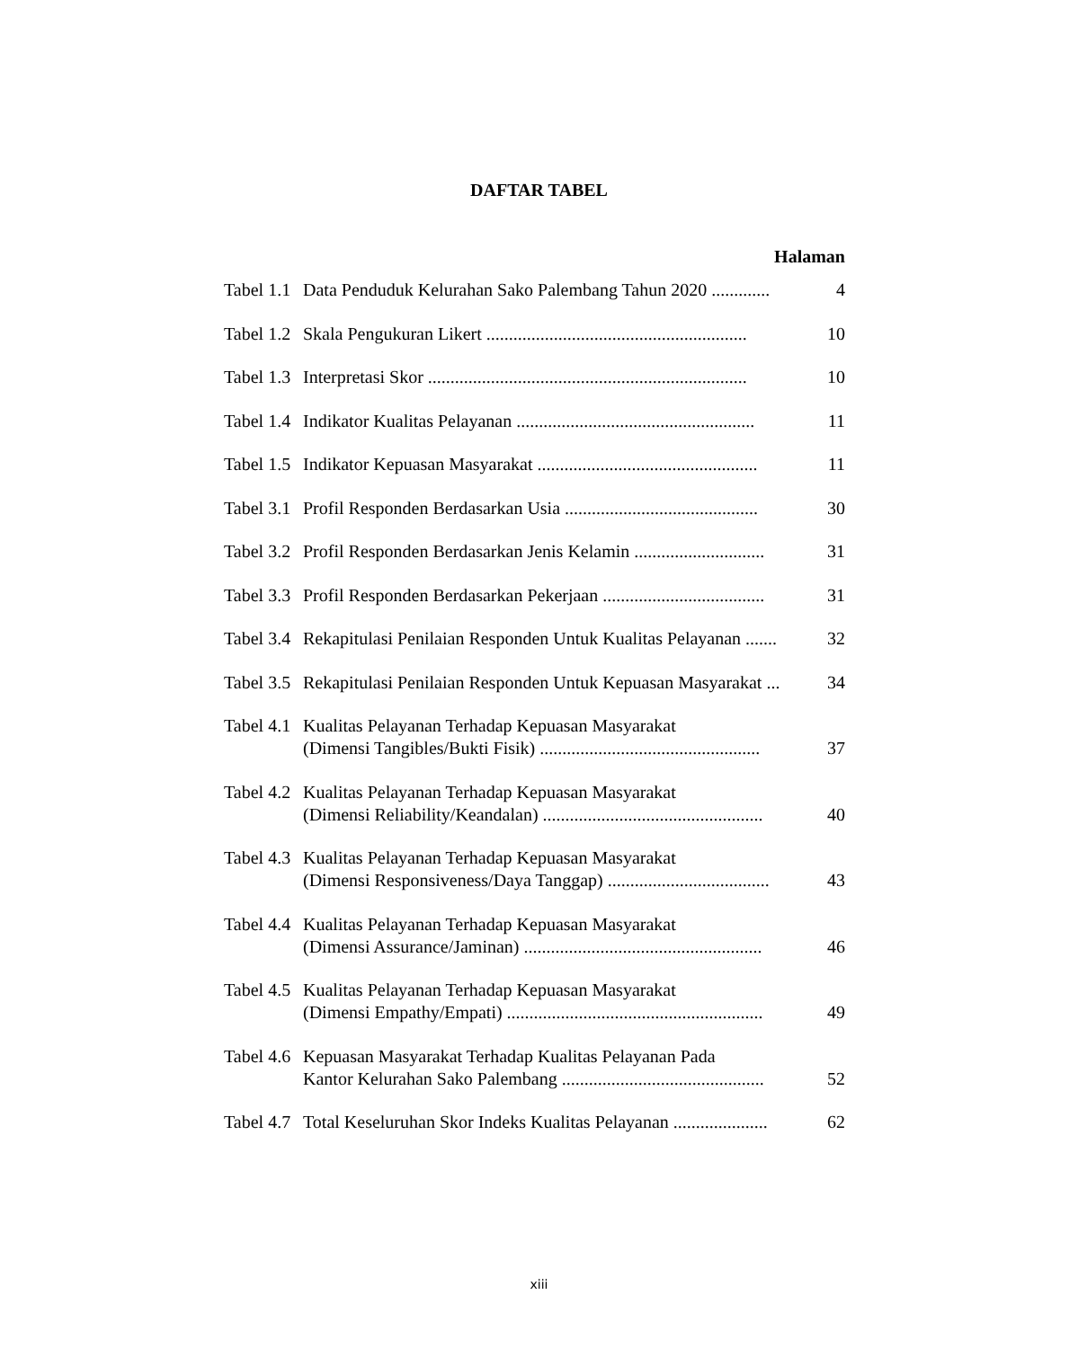DAFTAR TABEL
Halaman
Tabel 1.1 Data Penduduk Kelurahan Sako Palembang Tahun 2020 ............. 4
Tabel 1.2 Skala Pengukuran Likert .......................................................... 10
Tabel 1.3 Interpretasi Skor ....................................................................... 10
Tabel 1.4 Indikator Kualitas Pelayanan ..................................................... 11
Tabel 1.5 Indikator Kepuasan Masyarakat ................................................. 11
Tabel 3.1 Profil Responden Berdasarkan Usia ........................................... 30
Tabel 3.2 Profil Responden Berdasarkan Jenis Kelamin ............................. 31
Tabel 3.3 Profil Responden Berdasarkan Pekerjaan .................................... 31
Tabel 3.4 Rekapitulasi Penilaian Responden Untuk Kualitas Pelayanan ....... 32
Tabel 3.5 Rekapitulasi Penilaian Responden Untuk Kepuasan Masyarakat ... 34
Tabel 4.1 Kualitas Pelayanan Terhadap Kepuasan Masyarakat
(Dimensi Tangibles/Bukti Fisik) .................................................
37
Tabel 4.2 Kualitas Pelayanan Terhadap Kepuasan Masyarakat
(Dimensi Reliability/Keandalan) .................................................
40
Tabel 4.3 Kualitas Pelayanan Terhadap Kepuasan Masyarakat
(Dimensi Responsiveness/Daya Tanggap) ....................................
43
Tabel 4.4 Kualitas Pelayanan Terhadap Kepuasan Masyarakat
(Dimensi Assurance/Jaminan) .....................................................
46
Tabel 4.5 Kualitas Pelayanan Terhadap Kepuasan Masyarakat
(Dimensi Empathy/Empati) .........................................................
49
Tabel 4.6 Kepuasan Masyarakat Terhadap Kualitas Pelayanan Pada
Kantor Kelurahan Sako Palembang .............................................
52
Tabel 4.7 Total Keseluruhan Skor Indeks Kualitas Pelayanan ..................... 62
xiii